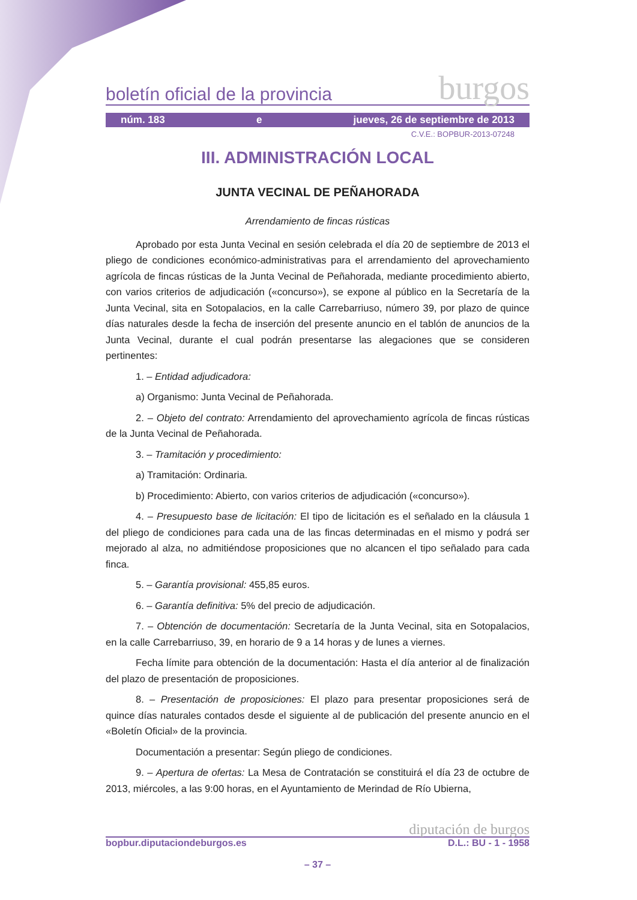boletín oficial de la provincia burgos
núm. 183 e jueves, 26 de septiembre de 2013
C.V.E.: BOPBUR-2013-07248
III. ADMINISTRACIÓN LOCAL
JUNTA VECINAL DE PEÑAHORADA
Arrendamiento de fincas rústicas
Aprobado por esta Junta Vecinal en sesión celebrada el día 20 de septiembre de 2013 el pliego de condiciones económico-administrativas para el arrendamiento del aprovechamiento agrícola de fincas rústicas de la Junta Vecinal de Peñahorada, mediante procedimiento abierto, con varios criterios de adjudicación («concurso»), se expone al público en la Secretaría de la Junta Vecinal, sita en Sotopalacios, en la calle Carrebarriuso, número 39, por plazo de quince días naturales desde la fecha de inserción del presente anuncio en el tablón de anuncios de la Junta Vecinal, durante el cual podrán presentarse las alegaciones que se consideren pertinentes:
1. – Entidad adjudicadora:
a) Organismo: Junta Vecinal de Peñahorada.
2. – Objeto del contrato: Arrendamiento del aprovechamiento agrícola de fincas rústicas de la Junta Vecinal de Peñahorada.
3. – Tramitación y procedimiento:
a) Tramitación: Ordinaria.
b) Procedimiento: Abierto, con varios criterios de adjudicación («concurso»).
4. – Presupuesto base de licitación: El tipo de licitación es el señalado en la cláusula 1 del pliego de condiciones para cada una de las fincas determinadas en el mismo y podrá ser mejorado al alza, no admitiéndose proposiciones que no alcancen el tipo señalado para cada finca.
5. – Garantía provisional: 455,85 euros.
6. – Garantía definitiva: 5% del precio de adjudicación.
7. – Obtención de documentación: Secretaría de la Junta Vecinal, sita en Sotopalacios, en la calle Carrebarriuso, 39, en horario de 9 a 14 horas y de lunes a viernes.
Fecha límite para obtención de la documentación: Hasta el día anterior al de finalización del plazo de presentación de proposiciones.
8. – Presentación de proposiciones: El plazo para presentar proposiciones será de quince días naturales contados desde el siguiente al de publicación del presente anuncio en el «Boletín Oficial» de la provincia.
Documentación a presentar: Según pliego de condiciones.
9. – Apertura de ofertas: La Mesa de Contratación se constituirá el día 23 de octubre de 2013, miércoles, a las 9:00 horas, en el Ayuntamiento de Merindad de Río Ubierna,
diputación de burgos
bopbur.diputaciondeburgos.es D.L.: BU - 1 - 1958
– 37 –